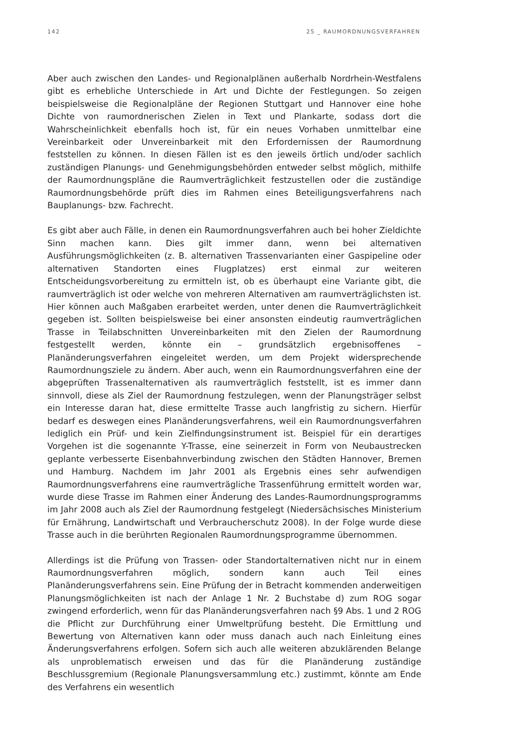142 25 _ RAUMORDNUNGSVERFAHREN
Aber auch zwischen den Landes- und Regionalplänen außerhalb Nordrhein-Westfalens gibt es erhebliche Unterschiede in Art und Dichte der Festlegungen. So zeigen beispielsweise die Regionalpläne der Regionen Stuttgart und Hannover eine hohe Dichte von raumordnerischen Zielen in Text und Plankarte, sodass dort die Wahrscheinlichkeit ebenfalls hoch ist, für ein neues Vorhaben unmittelbar eine Vereinbarkeit oder Unvereinbarkeit mit den Erfordernissen der Raumordnung feststellen zu können. In diesen Fällen ist es den jeweils örtlich und/oder sachlich zuständigen Planungs- und Genehmigungsbehörden entweder selbst möglich, mithilfe der Raumordnungspläne die Raumverträglichkeit festzustellen oder die zuständige Raumordnungsbehörde prüft dies im Rahmen eines Beteiligungsverfahrens nach Bauplanungs- bzw. Fachrecht.
Es gibt aber auch Fälle, in denen ein Raumordnungsverfahren auch bei hoher Zieldichte Sinn machen kann. Dies gilt immer dann, wenn bei alternativen Ausführungsmöglichkeiten (z. B. alternativen Trassenvarianten einer Gaspipeline oder alternativen Standorten eines Flugplatzes) erst einmal zur weiteren Entscheidungsvorbereitung zu ermitteln ist, ob es überhaupt eine Variante gibt, die raumverträglich ist oder welche von mehreren Alternativen am raumverträglichsten ist. Hier können auch Maßgaben erarbeitet werden, unter denen die Raumverträglichkeit gegeben ist. Sollten beispielsweise bei einer ansonsten eindeutig raumverträglichen Trasse in Teilabschnitten Unvereinbarkeiten mit den Zielen der Raumordnung festgestellt werden, könnte ein – grundsätzlich ergebnisoffenes – Planänderungsverfahren eingeleitet werden, um dem Projekt widersprechende Raumordnungsziele zu ändern. Aber auch, wenn ein Raumordnungsverfahren eine der abgeprüften Trassenalternativen als raumverträglich feststellt, ist es immer dann sinnvoll, diese als Ziel der Raumordnung festzulegen, wenn der Planungsträger selbst ein Interesse daran hat, diese ermittelte Trasse auch langfristig zu sichern. Hierfür bedarf es deswegen eines Planänderungsverfahrens, weil ein Raumordnungsverfahren lediglich ein Prüf- und kein Zielfindungsinstrument ist. Beispiel für ein derartiges Vorgehen ist die sogenannte Y-Trasse, eine seinerzeit in Form von Neubaustrecken geplante verbesserte Eisenbahnverbindung zwischen den Städten Hannover, Bremen und Hamburg. Nachdem im Jahr 2001 als Ergebnis eines sehr aufwendigen Raumordnungsverfahrens eine raumverträgliche Trassenführung ermittelt worden war, wurde diese Trasse im Rahmen einer Änderung des Landes-Raumordnungsprogramms im Jahr 2008 auch als Ziel der Raumordnung festgelegt (Niedersächsisches Ministerium für Ernährung, Landwirtschaft und Verbraucherschutz 2008). In der Folge wurde diese Trasse auch in die berührten Regionalen Raumordnungsprogramme übernommen.
Allerdings ist die Prüfung von Trassen- oder Standortalternativen nicht nur in einem Raumordnungsverfahren möglich, sondern kann auch Teil eines Planänderungsverfahrens sein. Eine Prüfung der in Betracht kommenden anderweitigen Planungsmöglichkeiten ist nach der Anlage 1 Nr. 2 Buchstabe d) zum ROG sogar zwingend erforderlich, wenn für das Planänderungsverfahren nach §9 Abs. 1 und 2 ROG die Pflicht zur Durchführung einer Umweltprüfung besteht. Die Ermittlung und Bewertung von Alternativen kann oder muss danach auch nach Einleitung eines Änderungsverfahrens erfolgen. Sofern sich auch alle weiteren abzuklärenden Belange als unproblematisch erweisen und das für die Planänderung zuständige Beschlussgremium (Regionale Planungsversammlung etc.) zustimmt, könnte am Ende des Verfahrens ein wesentlich